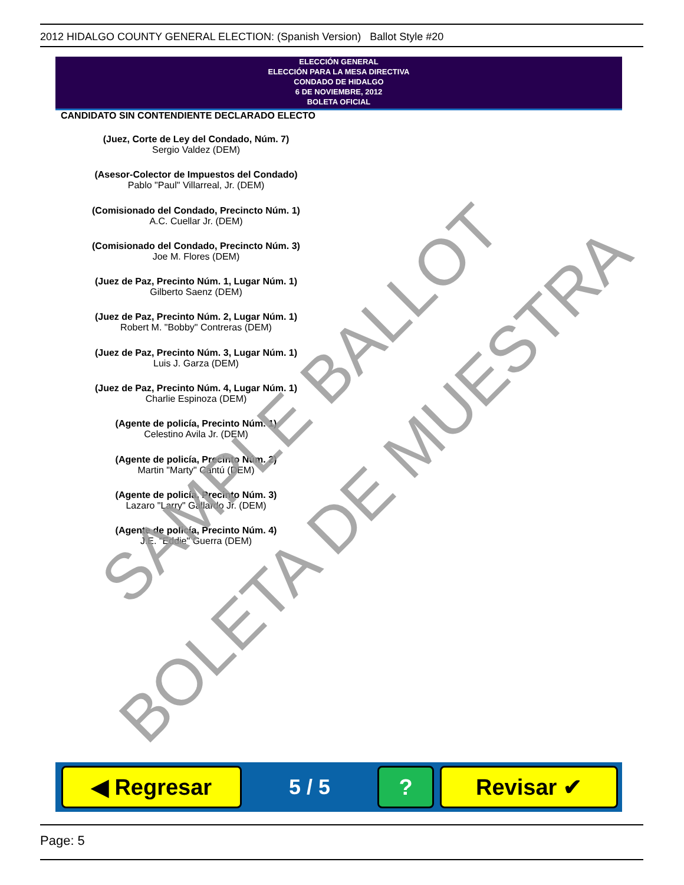2012 HIDALGO COUNTY GENERAL ELECTION: (Spanish Version) Ballot Style #20
ELECCIÓN GENERAL
ELECCIÓN PARA LA MESA DIRECTIVA
CONDADO DE HIDALGO
6 DE NOVIEMBRE, 2012
BOLETA OFICIAL
CANDIDATO SIN CONTENDIENTE DECLARADO ELECTO
(Juez, Corte de Ley del Condado, Núm. 7)
Sergio Valdez (DEM)
(Asesor-Colector de Impuestos del Condado)
Pablo "Paul" Villarreal, Jr. (DEM)
(Comisionado del Condado, Precincto Núm. 1)
A.C. Cuellar Jr. (DEM)
(Comisionado del Condado, Precincto Núm. 3)
Joe M. Flores (DEM)
(Juez de Paz, Precinto Núm. 1, Lugar Núm. 1)
Gilberto Saenz (DEM)
(Juez de Paz, Precinto Núm. 2, Lugar Núm. 1)
Robert M. "Bobby" Contreras (DEM)
(Juez de Paz, Precinto Núm. 3, Lugar Núm. 1)
Luis J. Garza (DEM)
(Juez de Paz, Precinto Núm. 4, Lugar Núm. 1)
Charlie Espinoza (DEM)
(Agente de policía, Precinto Núm. 1)
Celestino Avila Jr. (DEM)
(Agente de policía, Precinto Núm. 2)
Martin "Marty" Cantú (DEM)
(Agente de policía, Precinto Núm. 3)
Lazaro "Larry" Gallardo Jr. (DEM)
(Agente de policía, Precinto Núm. 4)
J.E. "Eddie" Guerra (DEM)
SAMPLE BALLOT
BOLETA DE MUESTRA
◀ Regresar
5 / 5
? Revisar ✔
Page: 5